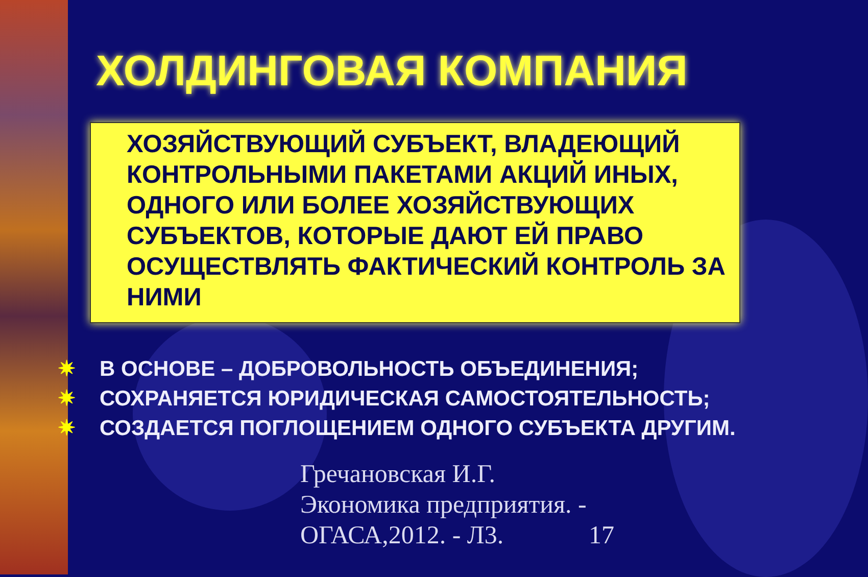ХОЛДИНГОВАЯ КОМПАНИЯ
ХОЗЯЙСТВУЮЩИЙ СУБЪЕКТ, ВЛАДЕЮЩИЙ КОНТРОЛЬНЫМИ ПАКЕТАМИ АКЦИЙ ИНЫХ, ОДНОГО ИЛИ БОЛЕЕ ХОЗЯЙСТВУЮЩИХ СУБЪЕКТОВ, КОТОРЫЕ ДАЮТ ЕЙ ПРАВО ОСУЩЕСТВЛЯТЬ ФАКТИЧЕСКИЙ КОНТРОЛЬ ЗА НИМИ
✷ В ОСНОВЕ – ДОБРОВОЛЬНОСТЬ ОБЪЕДИНЕНИЯ;
✷ СОХРАНЯЕТСЯ ЮРИДИЧЕСКАЯ САМОСТОЯТЕЛЬНОСТЬ;
✷ СОЗДАЕТСЯ ПОГЛОЩЕНИЕМ ОДНОГО СУБЪЕКТА ДРУГИМ.
Гречановская И.Г. Экономика предприятия. - ОГАСА,2012. - Л3.
17